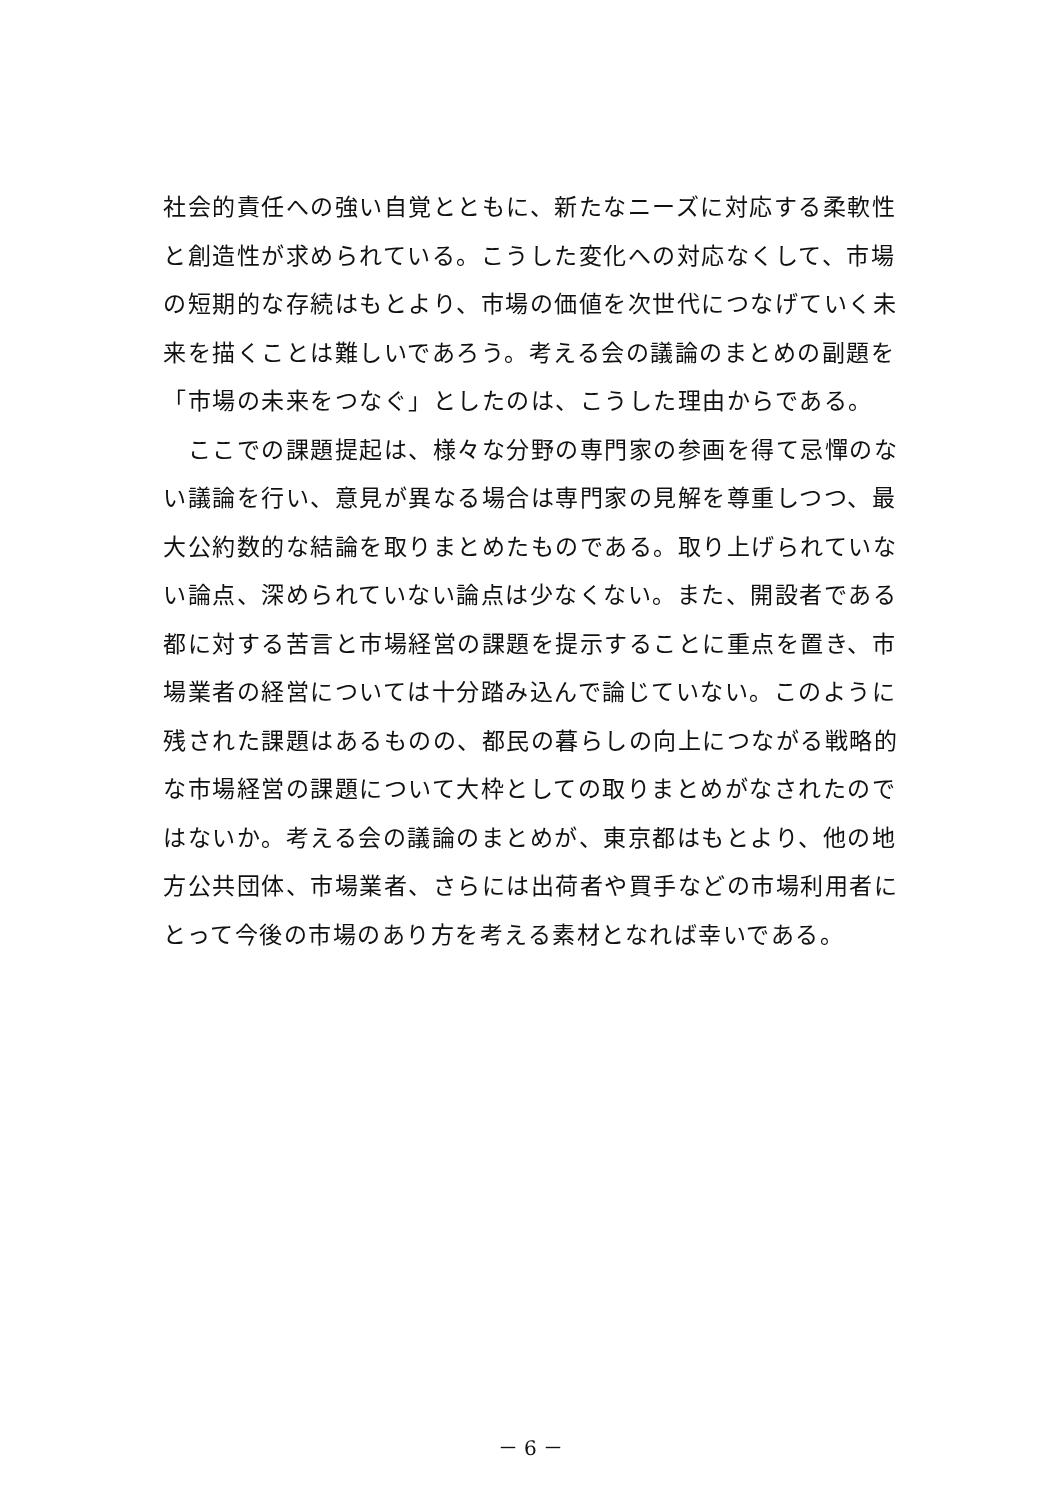社会的責任への強い自覚とともに、新たなニーズに対応する柔軟性と創造性が求められている。こうした変化への対応なくして、市場の短期的な存続はもとより、市場の価値を次世代につなげていく未来を描くことは難しいであろう。考える会の議論のまとめの副題を「市場の未来をつなぐ」としたのは、こうした理由からである。
　ここでの課題提起は、様々な分野の専門家の参画を得て忌憚のない議論を行い、意見が異なる場合は専門家の見解を尊重しつつ、最大公約数的な結論を取りまとめたものである。取り上げられていない論点、深められていない論点は少なくない。また、開設者である都に対する苦言と市場経営の課題を提示することに重点を置き、市場業者の経営については十分踏み込んで論じていない。このように残された課題はあるものの、都民の暮らしの向上につながる戦略的な市場経営の課題について大枠としての取りまとめがなされたのではないか。考える会の議論のまとめが、東京都はもとより、他の地方公共団体、市場業者、さらには出荷者や買手などの市場利用者にとって今後の市場のあり方を考える素材となれば幸いである。
－ 6 －